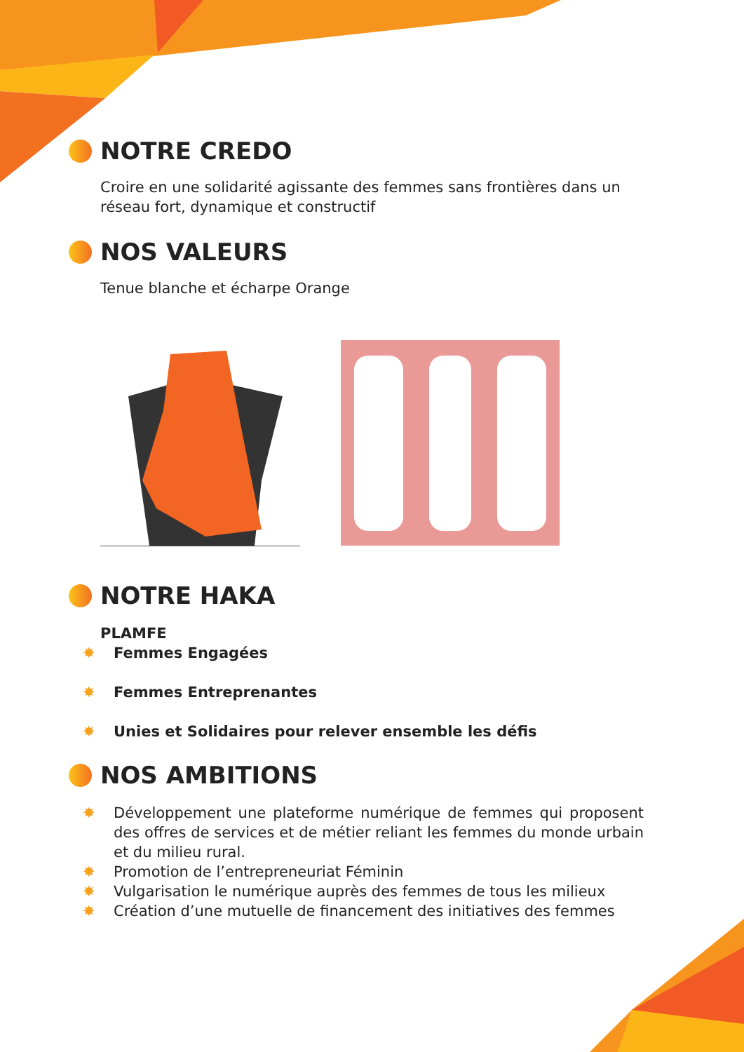NOTRE CREDO
Croire en une solidarité agissante des femmes sans frontières dans un réseau fort, dynamique et constructif
NOS VALEURS
Tenue blanche et écharpe Orange
NOTRE HAKA
PLAMFE
✸ Femmes Engagées
✸ Femmes Entreprenantes
✸ Unies et Solidaires pour relever ensemble les défis
NOS AMBITIONS
✸ Développement une plateforme numérique de femmes qui proposent des offres de services et de métier reliant les femmes du monde urbain et du milieu rural.
✸ Promotion de l’entrepreneuriat Féminin
✸ Vulgarisation le numérique auprès des femmes de tous les milieux
✸ Création d’une mutuelle de financement des initiatives des femmes